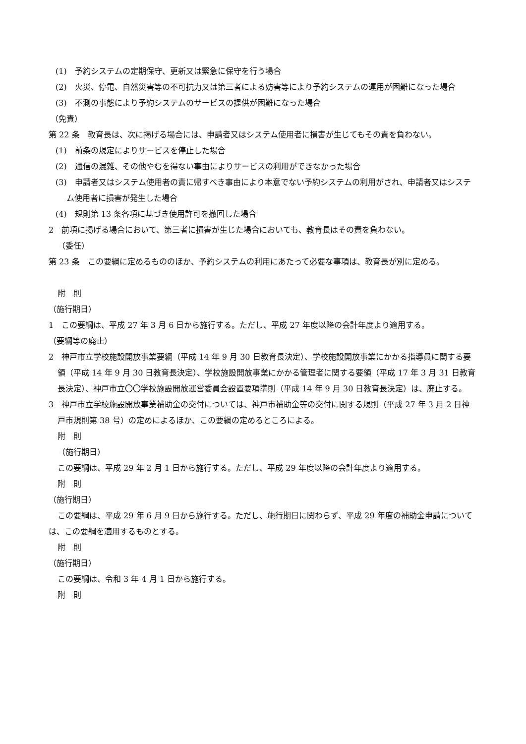(1)　予約システムの定期保守、更新又は緊急に保守を行う場合
(2)　火災、停電、自然災害等の不可抗力又は第三者による妨害等により予約システムの運用が困難になった場合
(3)　不測の事態により予約システムのサービスの提供が困難になった場合
（免責）
第 22 条　教育長は、次に掲げる場合には、申請者又はシステム使用者に損害が生じてもその責を負わない。
(1)　前条の規定によりサービスを停止した場合
(2)　通信の混雑、その他やむを得ない事由によりサービスの利用ができなかった場合
(3)　申請者又はシステム使用者の責に帰すべき事由により本意でない予約システムの利用がされ、申請者又はシステム使用者に損害が発生した場合
(4)　規則第 13 条各項に基づき使用許可を撤回した場合
2　前項に掲げる場合において、第三者に損害が生じた場合においても、教育長はその責を負わない。
（委任）
第 23 条　この要綱に定めるもののほか、予約システムの利用にあたって必要な事項は、教育長が別に定める。
附　則
（施行期日）
1　この要綱は、平成 27 年 3 月 6 日から施行する。ただし、平成 27 年度以降の会計年度より適用する。
（要綱等の廃止）
2　神戸市立学校施設開放事業要綱（平成 14 年 9 月 30 日教育長決定）、学校施設開放事業にかかる指導員に関する要領（平成 14 年 9 月 30 日教育長決定）、学校施設開放事業にかかる管理者に関する要領（平成 17 年 3 月 31 日教育長決定）、神戸市立〇〇学校施設開放運営委員会設置要項準則（平成 14 年 9 月 30 日教育長決定）は、廃止する。
3　神戸市立学校施設開放事業補助金の交付については、神戸市補助金等の交付に関する規則（平成 27 年 3 月 2 日神戸市規則第 38 号）の定めによるほか、この要綱の定めるところによる。
附　則
（施行期日）
この要綱は、平成 29 年 2 月 1 日から施行する。ただし、平成 29 年度以降の会計年度より適用する。
附　則
（施行期日）
この要綱は、平成 29 年 6 月 9 日から施行する。ただし、施行期日に関わらず、平成 29 年度の補助金申請については、この要綱を適用するものとする。
附　則
（施行期日）
この要綱は、令和 3 年 4 月 1 日から施行する。
附　則